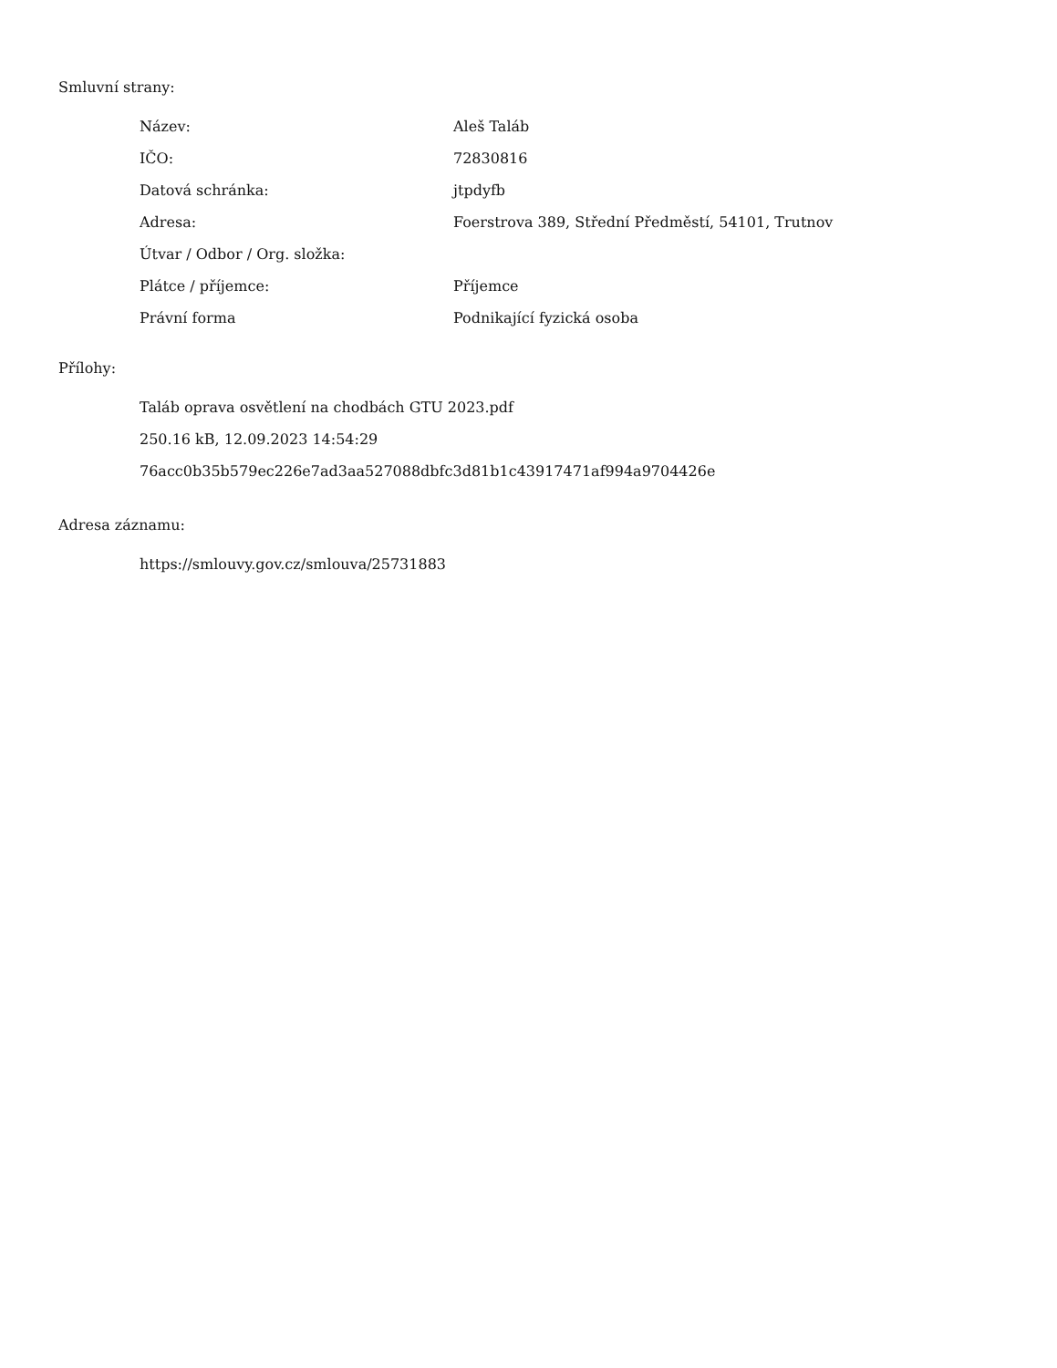Smluvní strany:
| Název: | Aleš Taláb |
| IČO: | 72830816 |
| Datová schránka: | jtpdyfb |
| Adresa: | Foerstrova 389, Střední Předměstí, 54101, Trutnov |
| Útvar / Odbor / Org. složka: | |
| Plátce / příjemce: | Příjemce |
| Právní forma | Podnikající fyzická osoba |
Přílohy:
Taláb oprava osvětlení na chodbách GTU 2023.pdf
250.16 kB, 12.09.2023 14:54:29
76acc0b35b579ec226e7ad3aa527088dbfc3d81b1c43917471af994a9704426e
Adresa záznamu:
https://smlouvy.gov.cz/smlouva/25731883